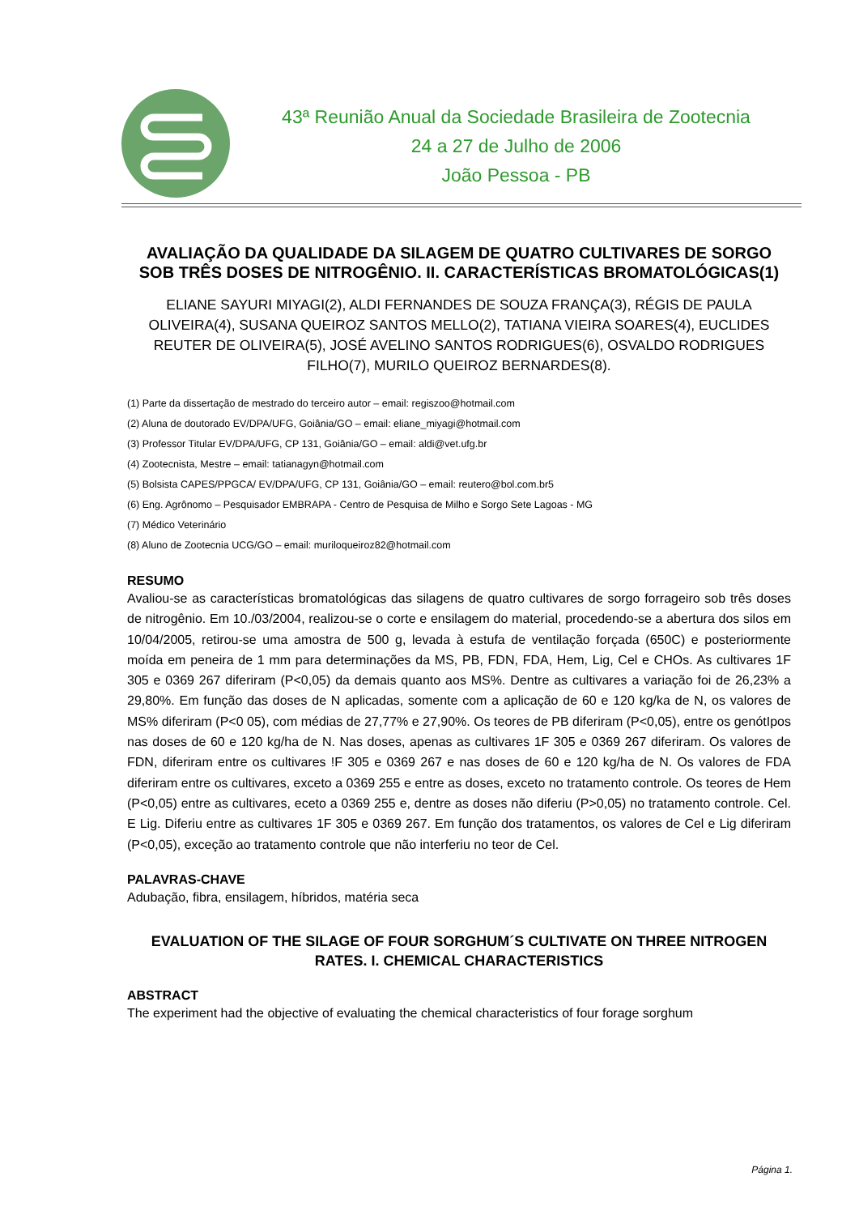43ª Reunião Anual da Sociedade Brasileira de Zootecnia
24 a 27 de Julho de 2006
João Pessoa - PB
AVALIAÇÃO DA QUALIDADE DA SILAGEM DE QUATRO CULTIVARES DE SORGO SOB TRÊS DOSES DE NITROGÊNIO. II. CARACTERÍSTICAS BROMATOLÓGICAS(1)
ELIANE SAYURI MIYAGI(2), ALDI FERNANDES DE SOUZA FRANÇA(3), RÉGIS DE PAULA OLIVEIRA(4), SUSANA QUEIROZ SANTOS MELLO(2), TATIANA VIEIRA SOARES(4), EUCLIDES REUTER DE OLIVEIRA(5), JOSÉ AVELINO SANTOS RODRIGUES(6), OSVALDO RODRIGUES FILHO(7), MURILO QUEIROZ BERNARDES(8).
(1) Parte da dissertação de mestrado do terceiro autor – email: regiszoo@hotmail.com
(2) Aluna de doutorado EV/DPA/UFG, Goiânia/GO – email: eliane_miyagi@hotmail.com
(3) Professor Titular EV/DPA/UFG, CP 131, Goiânia/GO – email: aldi@vet.ufg.br
(4) Zootecnista, Mestre – email: tatianagyn@hotmail.com
(5) Bolsista CAPES/PPGCA/ EV/DPA/UFG, CP 131, Goiânia/GO – email: reutero@bol.com.br5
(6) Eng. Agrônomo – Pesquisador EMBRAPA - Centro de Pesquisa de Milho e Sorgo Sete Lagoas - MG
(7) Médico Veterinário
(8) Aluno de Zootecnia UCG/GO – email: muriloqueiroz82@hotmail.com
RESUMO
Avaliou-se as características bromatológicas das silagens de quatro cultivares de sorgo forrageiro sob três doses de nitrogênio. Em 10./03/2004, realizou-se o corte e ensilagem do material, procedendo-se a abertura dos silos em 10/04/2005, retirou-se uma amostra de 500 g, levada à estufa de ventilação forçada (650C) e posteriormente moída em peneira de 1 mm para determinações da MS, PB, FDN, FDA, Hem, Lig, Cel e CHOs. As cultivares 1F 305 e 0369 267 diferiram (P<0,05) da demais quanto aos MS%. Dentre as cultivares a variação foi de 26,23% a 29,80%. Em função das doses de N aplicadas, somente com a aplicação de 60 e 120 kg/ka de N, os valores de MS% diferiram (P<0 05), com médias de 27,77% e 27,90%. Os teores de PB diferiram (P<0,05), entre os genótIpos nas doses de 60 e 120 kg/ha de N. Nas doses, apenas as cultivares 1F 305 e 0369 267 diferiram. Os valores de FDN, diferiram entre os cultivares !F 305 e 0369 267 e nas doses de 60 e 120 kg/ha de N. Os valores de FDA diferiram entre os cultivares, exceto a 0369 255 e entre as doses, exceto no tratamento controle. Os teores de Hem (P<0,05) entre as cultivares, eceto a 0369 255 e, dentre as doses não diferiu (P>0,05) no tratamento controle. Cel. E Lig. Diferiu entre as cultivares 1F 305 e 0369 267. Em função dos tratamentos, os valores de Cel e Lig diferiram (P<0,05), exceção ao tratamento controle que não interferiu no teor de Cel.
PALAVRAS-CHAVE
Adubação, fibra, ensilagem, híbridos, matéria seca
EVALUATION OF THE SILAGE OF FOUR SORGHUM´S CULTIVATE ON THREE NITROGEN RATES. I. CHEMICAL CHARACTERISTICS
ABSTRACT
The experiment had the objective of evaluating the chemical characteristics of four forage sorghum
Página 1.